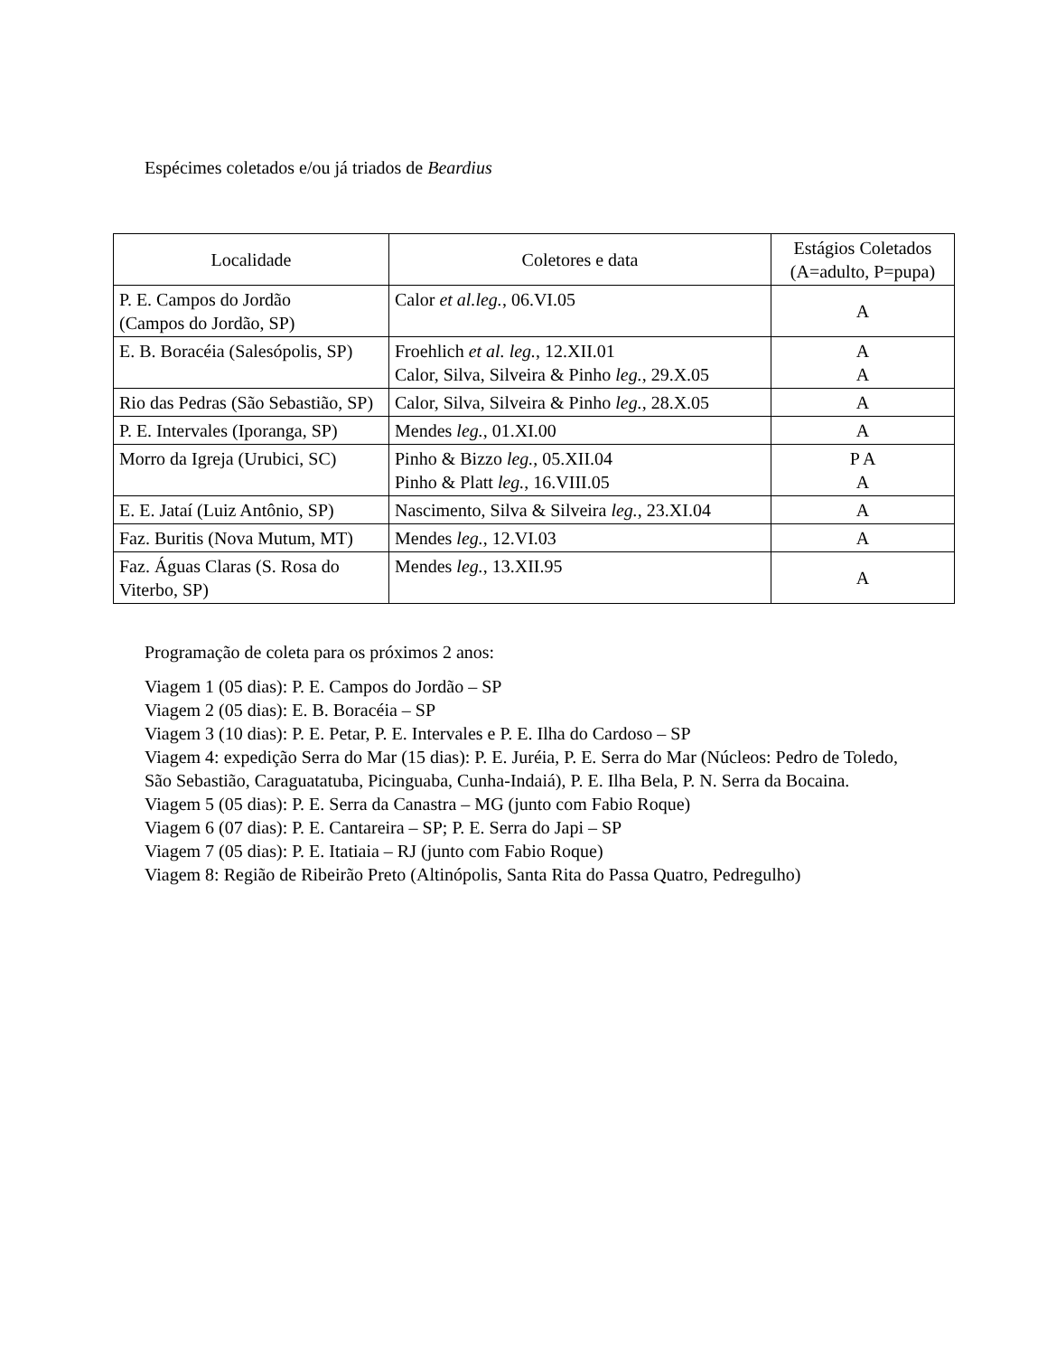Espécimes coletados e/ou já triados de Beardius
| Localidade | Coletores e data | Estágios Coletados (A=adulto, P=pupa) |
| --- | --- | --- |
| P. E. Campos do Jordão (Campos do Jordão, SP) | Calor et al.leg. , 06.VI.05 | A |
| E. B. Boracéia (Salesópolis, SP) | Froehlich et al. leg. , 12.XII.01 Calor, Silva, Silveira & Pinho leg. , 29.X.05 | A A |
| Rio das Pedras (São Sebastião, SP) | Calor, Silva, Silveira & Pinho leg. , 28.X.05 | A |
| P. E. Intervales (Iporanga, SP) | Mendes leg. , 01.XI.00 | A |
| Morro da Igreja (Urubici, SC) | Pinho & Bizzo leg. , 05.XII.04 Pinho & Platt leg. , 16.VIII.05 | P A A |
| E. E. Jataí (Luiz Antônio, SP) | Nascimento, Silva & Silveira leg. , 23.XI.04 | A |
| Faz. Buritis (Nova Mutum, MT) | Mendes leg. , 12.VI.03 | A |
| Faz. Águas Claras (S. Rosa do Viterbo, SP) | Mendes leg. , 13.XII.95 | A |
Programação de coleta para os próximos 2 anos:
Viagem 1 (05 dias): P. E. Campos do Jordão – SP
Viagem 2 (05 dias): E. B. Boracéia – SP
Viagem 3 (10 dias): P. E. Petar, P. E. Intervales e P. E. Ilha do Cardoso – SP
Viagem 4: expedição Serra do Mar (15 dias): P. E. Juréia, P. E. Serra do Mar (Núcleos: Pedro de Toledo, São Sebastião, Caraguatatuba, Picinguaba, Cunha-Indaiá), P. E. Ilha Bela, P. N. Serra da Bocaina.
Viagem 5 (05 dias): P. E. Serra da Canastra – MG (junto com Fabio Roque)
Viagem 6 (07 dias): P. E. Cantareira – SP; P. E. Serra do Japi – SP
Viagem 7 (05 dias): P. E. Itatiaia – RJ (junto com Fabio Roque)
Viagem 8: Região de Ribeirão Preto (Altinópolis, Santa Rita do Passa Quatro, Pedregulho)